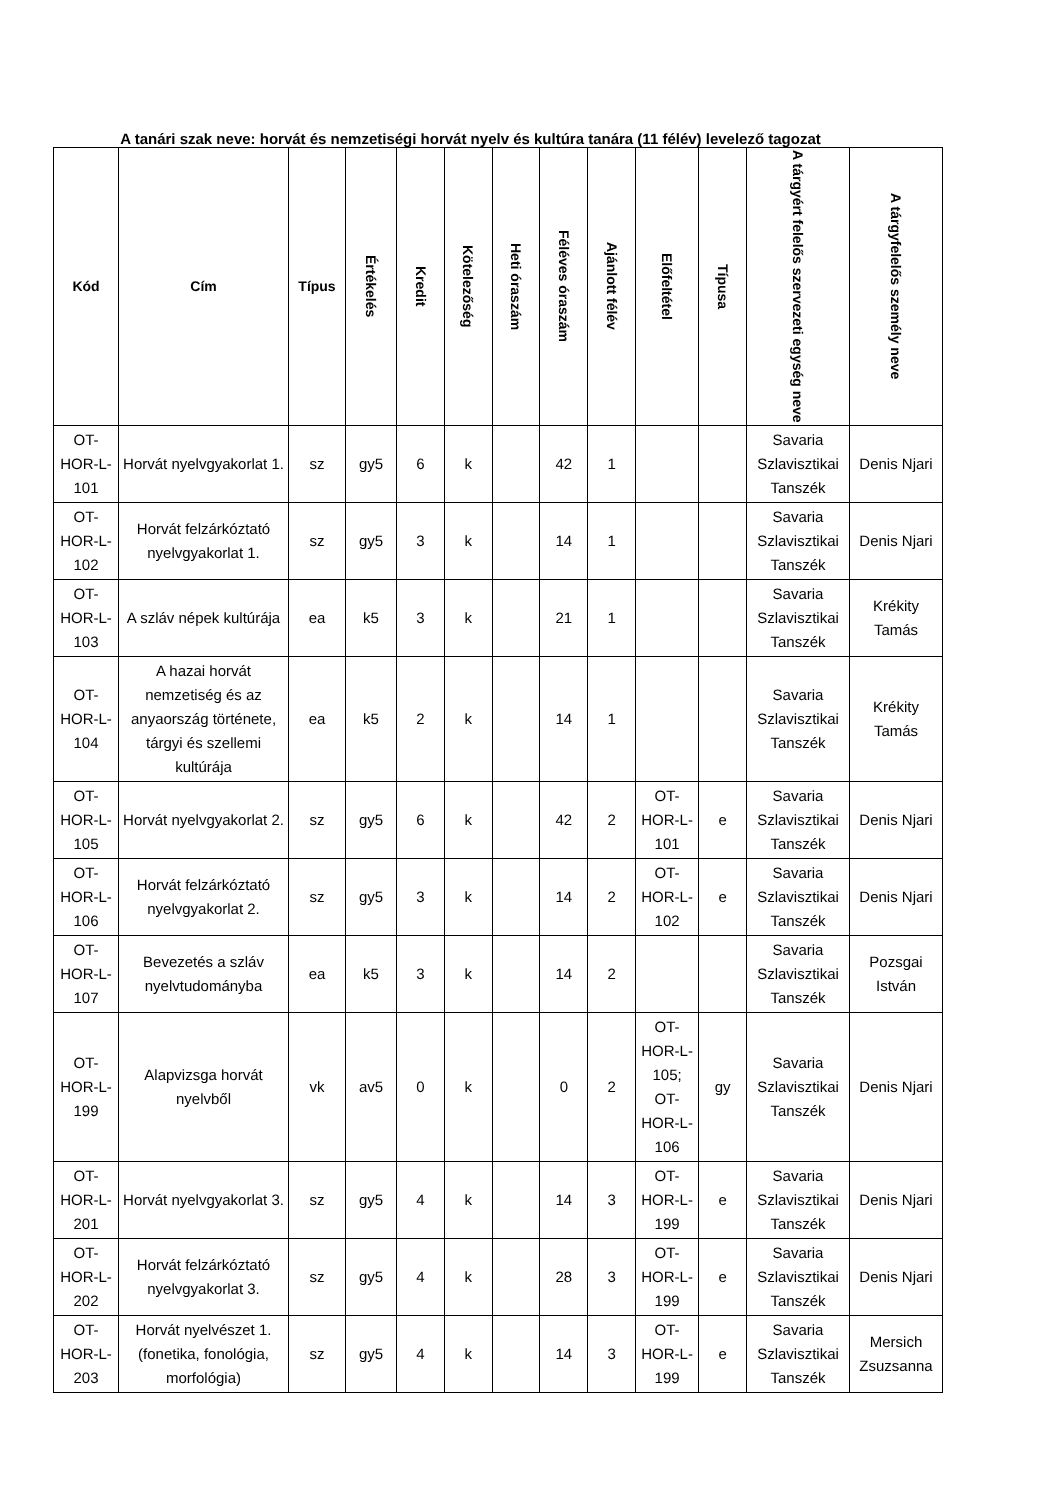A tanári szak neve: horvát és nemzetiségi horvát nyelv és kultúra tanára (11 félév) levelező tagozat
| Kód | Cím | Típus | Értékelés | Kredit | Kötelezőség | Heti óraszám | Féléves óraszám | Ajánlott félév | Előfeltétel | Típusa | A tárgyért felelős szervezeti egység neve | A tárgyfelelős személy neve |
| --- | --- | --- | --- | --- | --- | --- | --- | --- | --- | --- | --- | --- |
| OT-HOR-L-101 | Horvát nyelvgyakorlat 1. | sz | gy5 | 6 | k | | 42 | 1 | | | Savaria Szlavisztikai Tanszék | Denis Njari |
| OT-HOR-L-102 | Horvát felzárkóztató nyelvgyakorlat 1. | sz | gy5 | 3 | k | | 14 | 1 | | | Savaria Szlavisztikai Tanszék | Denis Njari |
| OT-HOR-L-103 | A szláv népek kultúrája | ea | k5 | 3 | k | | 21 | 1 | | | Savaria Szlavisztikai Tanszék | Krékity Tamás |
| OT-HOR-L-104 | A hazai horvát nemzetiség és az anyaország története, tárgyi és szellemi kultúrája | ea | k5 | 2 | k | | 14 | 1 | | | Savaria Szlavisztikai Tanszék | Krékity Tamás |
| OT-HOR-L-105 | Horvát nyelvgyakorlat 2. | sz | gy5 | 6 | k | | 42 | 2 | OT-HOR-L-101 | e | Savaria Szlavisztikai Tanszék | Denis Njari |
| OT-HOR-L-106 | Horvát felzárkóztató nyelvgyakorlat 2. | sz | gy5 | 3 | k | | 14 | 2 | OT-HOR-L-102 | e | Savaria Szlavisztikai Tanszék | Denis Njari |
| OT-HOR-L-107 | Bevezetés a szláv nyelvtudományba | ea | k5 | 3 | k | | 14 | 2 | | | Savaria Szlavisztikai Tanszék | Pozsgai István |
| OT-HOR-L-199 | Alapvizsga horvát nyelvből | vk | av5 | 0 | k | | 0 | 2 | OT-HOR-L-105; OT-HOR-L-106 | gy | Savaria Szlavisztikai Tanszék | Denis Njari |
| OT-HOR-L-201 | Horvát nyelvgyakorlat 3. | sz | gy5 | 4 | k | | 14 | 3 | OT-HOR-L-199 | e | Savaria Szlavisztikai Tanszék | Denis Njari |
| OT-HOR-L-202 | Horvát felzárkóztató nyelvgyakorlat 3. | sz | gy5 | 4 | k | | 28 | 3 | OT-HOR-L-199 | e | Savaria Szlavisztikai Tanszék | Denis Njari |
| OT-HOR-L-203 | Horvát nyelvészet 1. (fonetika, fonológia, morfológia) | sz | gy5 | 4 | k | | 14 | 3 | OT-HOR-L-199 | e | Savaria Szlavisztikai Tanszék | Mersich Zsuzsanna |